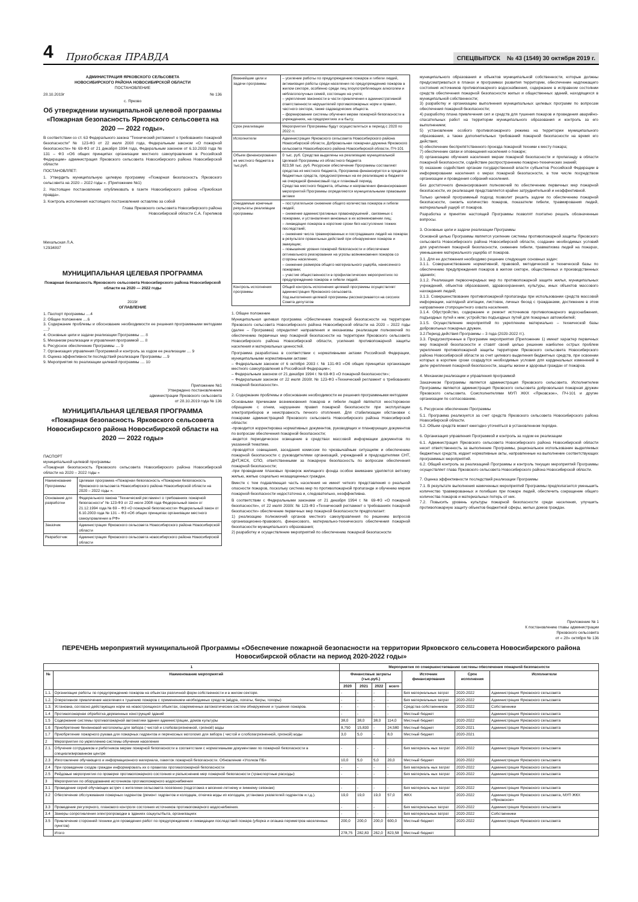4 Приобская ПРАВДА СПЕЦВЫПУСК № 43 (1549) 30 октября 2019 г.
АДМИНИСТРАЦИЯ ЯРКОВСКОГО СЕЛЬСОВЕТА
НОВОСИБИРСКОГО РАЙОНА НОВОСИБИРСКОЙ ОБЛАСТИ
ПОСТАНОВЛЕНИЕ
28.10.2019г № 136
с. Ярково
Об утверждении муниципальной целевой программы «Пожарная безопасность Ярковского сельсовета на 2020 — 2022 годы».
В соответствии со ст. 63 Федерального закона "Технический регламент о требованиях пожарной безопасности" № 123-ФЗ от 22 июля 2008 года, Федеральным законом «О пожарной безопасности» № 69-ФЗ от 21 декабря 1994 года, Федеральным законом от 6.10.2003 года № 131 – ФЗ «Об общих принципах организации местного самоуправления в Российской Федерации» администрация Ярковского сельсовета Новосибирского района Новосибирской области
ПОСТАНОВЛЯЕТ:
1. Утвердить муниципальную целевую программу «Пожарная безопасность Ярковского сельсовета на 2020 – 2022 годы «. (Приложение №1)
2. Настоящее постановление опубликовать в газете Новосибирского района «Приобская правда».
3. Контроль исполнения настоящего постановления оставляю за собой
Глава Ярковского сельсовета Новосибирского района
Новосибирской области С.А. Гореликов
Михальская Л.А.
т.2934807
МУНИЦИПАЛЬНАЯ ЦЕЛЕВАЯ ПРОГРАММА
Пожарная безопасность Ярковского сельсовета Новосибирского района Новосибирской области на 2020 — 2022 годы
2019г
ОГЛАВЛЕНИЕ
1. Паспорт программы ....4
2. Общее положение ....6
3. Содержание проблемы и обоснование необходимости ее решения программными методами ....7
4. Основные цели и задачи реализации Программы .... 8
5. Механизм реализации и управления программой .... 8
6. Ресурсное обеспечение Программы .... 9
7. Организация управления Программой и контроль за ходом ее реализации .... 9
8. Оценка эффективности последствий реализации Программы ....9
9. Мероприятия по реализации целевой программы .... 10
Приложение №1
Утверждено постановлением
администрации Ярковского сельсовета
от 28.10.2019 года № 136
МУНИЦИПАЛЬНАЯ ЦЕЛЕВАЯ ПРОГРАММА «Пожарная безопасность Ярковского сельсовета Новосибирского района Новосибирской области на 2020 — 2022 годы»
ПАСПОРТ
муниципальной целевой программы
«Пожарная безопасность Ярковского сельсовета Новосибирского района Новосибирской области на 2020 – 2022 годы «
| Наименование Программы | Целевая программа «Пожарная безопасность «Пожарная безопасность Ярковского сельсовета Новосибирского района Новосибирской области на 2020 – 2022 годы «. |
| Основание для разработки | Федерального закона "Технический регламент о требованиях пожарной безопасности" № 123-ФЗ от 22 июля 2008 года Федеральный закон от 21.12.1994 года № 69 – ФЗ «О пожарной безопасности» Федеральный закон от 6.10.2003 года № 131 – ФЗ «Об общих принципах организации местного самоуправления в РФ» |
| Заказчик | Администрация Ярковского сельсовета Новосибирского района Новосибирской области |
| Разработчик | Администрация Ярковского сельсовета новосибирского района Новосибирской области |
| Важнейшие цели и задачи программы | – усиление работы по предупреждению пожаров и гибели людей, активизация работы среди населения по предупреждению пожаров в жилом секторе, особенно среди лиц злоупотребляющих алкоголем и неблагополучных семей, состоящих на учете; – укрепление законности в части привлечения к административной ответственности нарушителей противопожарных норм и правил, частного сектора, также садоводческих обществ. – формирование системы обучения мерам пожарной безопасности в учреждениях, на предприятиях и в быту; |
| Срок реализации | Мероприятия Программы будут осуществляться в период с 2020 по 2022 гг. |
| Исполнители | Администрация Ярковского сельсовета Новосибирского района Новосибирской области, Добровольная пожарная дружина Ярковского сельсовета Новосибирского района Новосибирской области, ПЧ-101 |
| Объем финансирования из местного бюджета в тыс.руб. | 0 тыс. руб. Средства выделены на реализацию муниципальной Целевой Программы из областного бюджета 823,58 тыс. руб. Ресурсное обеспечение Программы составляют средства из местного бюджета, Программа финансируется в пределах бюджетных средств, предусмотренных на ее реализацию в бюджете на очередной финансовый год и плановый период. Средства местного бюджета, объемы и направления финансирования мероприятий Программы определяются муниципальными правовыми актами |
| Ожидаемые конечные результаты реализации программы | – поступательное снижение общего количества пожаров и гибели людей; – снижение административных правонарушений , связанных с пожарами, и установления виновных в их возникновении лиц; – ликвидация пожаров в короткие сроки без наступления тяжких последствий; – снижение числа травмированных и пострадавших людей на пожарах в результате правильных действий при обнаружении пожаров и эвакуации; – повышение уровня пожарной безопасности и обеспечение оптимального реагирования на угрозы возникновения пожаров со стороны населения; – снижение размеров общего материального ущерба, нанесенного пожарами; – участие общественности в профилактических мероприятиях по предупреждению пожаров и гибели людей. |
| Контроль исполнения программы | Общий контроль исполнения целевой программы осуществляет администрация Ярковского сельсовета. Ход выполнения целевой программы рассматривается на сессиях Совета депутатов |
1. Общее положение
Муниципальная целевая программа «Обеспечение пожарной безопасности на территории Ярковского сельсовета Новосибирского района Новосибирской области на 2020 – 2022 годы (далее – Программа) определяет направления и механизмы реализации полномочий по обеспечению первичных мер пожарной безопасности на территории Ярковского сельсовета Новосибирского района Новосибирской области, усиления противопожарной защиты населения и материальных ценностей.
Программа разработана в соответствии с нормативными актами Российской Федерации, муниципальными нормативными актами:
– Федеральным законом от 6 октября 2003 г. № 131-ФЗ «Об общих принципах организации местного самоуправления в Российской Федерации»;
– Федеральным законом от 21 декабря 1994 г. № 69-ФЗ «О пожарной безопасности»;
– Федеральным законом от 22 июля 2008г. № 123-ФЗ «Технический регламент о требованиях пожарной безопасности».
2. Содержание проблемы и обоснование необходимости ее решения программными методами
Основными причинами возникновения пожаров и гибели людей являются неосторожное обращение с огнем, нарушение правил пожарной безопасности при эксплуатации электроприборов и неисправность печного отопления. Для стабилизации обстановки с пожарами администрацией Ярковского сельсовета Новосибирского района Новосибирской области:
-проводится корректировка нормативных документов, руководящих и планирующих документов по вопросам обеспечения пожарной безопасности;
-ведется периодическое освещение в средствах массовой информации документов по указанной тематике.
-проводятся совещания, заседания комиссии по чрезвычайным ситуациям и обеспечению пожарной безопасности с руководителями организаций, учреждений и председателями СНТ, ДНТ,ЖСК, СПО, ответственными за пожарную безопасность по вопросам обеспечения пожарной безопасности;
-при проведении плановых проверок жилищного фонда особое внимание уделяется ветхому жилью, жилью социально незащищенных граждан.
Вместе с тем подавляющая часть населения не имеет четкого представления о реальной опасности пожаров, поскольку система мер по противопожарной пропаганде и обучению мерам пожарной безопасности недостаточна и, следовательно, неэффективна.
В соответствии с Федеральными законами от 21 декабря 1994 г. № 69-ФЗ «О пожарной безопасности», от 22 июля 2008г. № 123-ФЗ «Технический регламент о требованиях пожарной безопасности» обеспечение первичных мер пожарной безопасности предполагает:
1) реализацию полномочий органов местного самоуправления по решению вопросов организационно-правового, финансового, материально-технического обеспечения пожарной безопасности муниципального образования;
2) разработку и осуществление мероприятий по обеспечению пожарной безопасности
муниципального образования и объектов муниципальной собственности, которые должны предусматриваться в планах и программах развития территории, обеспечение надлежащего состояния источников противопожарного водоснабжения, содержание в исправном состоянии средств обеспечения пожарной безопасности жилых и общественных зданий, находящихся в муниципальной собственности;
3) разработку и организацию выполнения муниципальных целевых программ по вопросам обеспечения пожарной безопасности;
4) разработку плана привлечения сил и средств для тушения пожаров и проведения аварийно-спасательных работ на территории муниципального образования и контроль за его выполнением;
5) установление особого противопожарного режима на территории муниципального образования, а также дополнительных требований пожарной безопасности на время его действия;
6) обеспечение беспрепятственного проезда пожарной техники к месту пожара;
7) обеспечение связи и оповещения населения о пожаре;
8) организацию обучения населения мерам пожарной безопасности и пропаганду в области пожарной безопасности, содействие распространению пожарно-технических знаний;
9) оказание содействия органам государственной власти субъектов Российской Федерации в информировании населения о мерах пожарной безопасности, в том числе посредством организации и проведения собраний населения.
Без достаточного финансирования полномочий по обеспечению первичных мер пожарной безопасности, их реализация представляется крайне затруднительной и неэффективной.
Только целевой программный подход позволит решить задачи по обеспечению пожарной безопасности, снизить количество пожаров, показатели гибели, травмирования людей, материальный ущерб от пожаров.
Разработка и принятие настоящей Программы позволят поэтапно решать обозначенные вопросы.
3. Основные цели и задачи реализации Программы
Основной целью Программы является усиление системы противопожарной защиты Ярковского сельсовета Новосибирского района Новосибирской области, создание необходимых условий для укрепления пожарной безопасности, снижение гибели, травматизма людей на пожарах, уменьшение материального ущерба от пожаров.
3.1. Для ее достижения необходимо решение следующих основных задач:
3.1.1. Совершенствование нормативной, правовой, методической и технической базы по обеспечению предупреждения пожаров в жилом секторе, общественных и производственных зданиях;
3.1.2. Реализация первоочередных мер по противопожарной защите жилья, муниципальных учреждений, объектов образования, здравоохранения, культуры, иных объектов массового нахождения людей;
3.1.3. Совершенствование противопожарной пропаганды при использовании средств массовой информации, наглядной агитации, листовок, личных бесед с гражданами, достижение в этом направлении стопроцентного охвата населения.
3.1.4. Обустройство, содержание и ремонт источников противопожарного водоснабжения, подъездных путей к ним; устройство подъездных путей для пожарных автомобилей;
3.1.5. Осуществление мероприятий по укреплению материально – технической базы добровольных пожарных дружин.
3.2.Период действия Программы – 3 года (2020-2022 гг.).
3.3. Предусмотренные в Программе мероприятия (Приложение 1) имеют характер первичных мер пожарной безопасности и ставят своей целью решение наиболее острых проблем укрепления противопожарной защиты территории Ярковского сельсовета Новосибирского района Новосибирской области за счет целевого выделения бюджетных средств, при освоении которых в короткие сроки создадутся необходимые условия для кардинальных изменений в деле укрепления пожарной безопасности, защиты жизни и здоровья граждан от пожаров.
4. Механизм реализации и управления программой
Заказчиком Программы является администрация Ярковского сельсовета. Исполнителем Программы являются администрация Ярковского сельсовета добровольная пожарная дружин Ярковского сельсовета. Соисполнителями МУП ЖКХ «Ярковское», ПЧ-101 и другие организации по согласованию.
5. Ресурсное обеспечение Программы
5.1. Программа реализуется за счет средств Ярковского сельсовета Новосибирского района Новосибирской области.
5.2. Объем средств может ежегодно уточняться в установленном порядке.
6. Организация управления Программой и контроль за ходом ее реализации
6.1. Администрация Ярковского сельсовета Новосибирского района Новосибирской области несет ответственность за выполнение Программы, рациональное использование выделяемых бюджетных средств, издает нормативные акты, направленные на выполнение соответствующих программных мероприятий.
6.2. Общий контроль за реализацией Программы и контроль текущих мероприятий Программы осуществляет глава Ярковского сельсовета Новосибирского района Новосибирской области.
7. Оценка эффективности последствий реализации Программы
7.1. В результате выполнения намеченных мероприятий Программы предполагается уменьшить количество травмированных и погибших при пожаре людей, обеспечить сокращение общего количества пожаров и материальных потерь от них.
7.2. Повысить уровень культуры пожарной безопасности среди населения, улучшить противопожарную защиту объектов бюджетной сферы, жилых домов граждан.
Приложение № 1
К постановлению главы администрации
Ярковского сельсовета
от « 28» октября № 136
ПЕРЕЧЕНЬ мероприятий муниципальной Программы «Обеспечение пожарной безопасности на территории Ярковского сельсовета Новосибирского района Новосибирской области на период 2020-2022 годы»
| 1 | | Мероприятия по совершенствованию системы обеспечения пожарной безопасности | | | | | | |
| --- | --- | --- | --- | --- | --- | --- | --- | --- |
| № | Наименование мероприятий | Финансовые затраты (тыс.руб.) | | | | Источник финансирования | Срок исполнения | Исполнители |
| | | 2020 | 2021 | 2022 | всего | | | |
| 1.1. | Организация работы по предупреждению пожаров на объектах различной форм собственности и в жилом секторе. | - | - | - | - | Без материальных затрат | 2020-2022 | Администрация Ярковского сельсовета |
| 1.2. | Оперативное привлечение населения к тушению пожаров с применением необходимых средств (вёдра, лопаты, багры, топоры) | - | - | - | - | Без материальных затрат | 2020-2022 | Администрация Ярковского сельсовета |
| 1.3. | Установка, согласно действующих норм на новостроящихся объектах, современных автоматических систем обнаружения и тушения пожаров. | - | - | - | - | Средства собственников | 2020-2022 | Собственники |
| 1.4 | Противопожарная обработка деревянных конструкций зданий | - | - | - | - | Местный бюджет | | Администрация Ярковского сельсовета |
| 1.5 | Содержание системы противопожарной автоматики здания администрации, домов культуры | 38,0 | 38,0 | 38,0 | 114,0 | Местный бюджет | 2020-2022 | Администрация Ярковского сельсовета |
| 1.6 | Приобретение бензиновой мотопомпы для забора ( чистой и слобозагрязненной, грязной) воды | 8,750 | 15,830 | - | 24,580 | Местный бюджет | 2020-2021 | Администрация Ярковского сельсовета |
| 1.7 | Приобретение пожарного рукава для пожарных гидрантов и переносных мотопомп для забора ( чистой и слобозагрязненной, грязной) воды | 3,0 | 5,0 | - | 8,0 | Местный бюджет | 2020-2021 | |
| 2 | Мероприятия по укреплению системы обучения населения | | | | | | | |
| 2.1. | Обучение сотрудников и работников мерам пожарной безопасности в соответствии с нормативными документами по пожарной безопасности в специализированном центре | - | - | - | - | Без материаль ных затрат | 2020-2022 | Администрация Ярковского сельсовета |
| 2.3 | Изготовление обучающего и информационного материала, памяток пожарной безопасности. Обновление «Уголков ПБ» | 10,0 | 5,0 | 5,0 | 20,0 | Местный бюджет | 2020-2022 | Администрация Ярковского сельсовета |
| 2.4 | При проведении сходов граждан информировать их о правилах противопожарной безопасности | - | - | - | - | Без материаль ных затрат | 2020-2022 | Администрация Ярковского сельсовета |
| 2.5 | Рейдовые мероприятия по проверке противопожарного состояния и разъяснению мер пожарной безопасности (транспортные расходы) | - | - | - | - | Без материаль ных затрат | 2020-2022 | Администрация Ярковского сельсовета |
| 3 | Мероприятия по оборудованию источников противопожарного водоснабжения | | | | | | | |
| 3.1 | Проведение серий обучающих встреч с жителями сельсовета посезонно (подготовка к весенне-летнему и зимнему сезонам) | - | - | - | - | Без материаль ных затрат | 2020-2022 | Администрация Ярковского сельсовета |
| 3.2 | Обеспечение обслуживания пожарных гидрантов (ремонт гидрантов и колодцев, откачка воды из колодцев, установка указателей гидрантов и.т.д.). | 19,0 | 19,0 | 19,0 | 57,0 | ЖКХ | 2020-2022 | Администрация Ярковского сельсовета, МУП ЖКХ «Ярковское» |
| 3.3 | Проведение регулярного, планового контроля состояния источников противопожарного водоснабжения. | - | - | - | - | Без материальных затрат | 2020-2022 | Администрация Ярковского сельсовета |
| 3.4 | Замеры сопротивления электропроводки в зданиях соцкультбыта, организациях | - | - | - | - | Без материальных затрат | 2020-2022 | Собственники |
| 3.5 | Привлечение сторонней техники для проведения работ по предупреждению и ликвидации последствий пожара (уборка и опашка периметров населенных пунктов) | 200,0 | 200,0 | 200,0 | 600,0 | Местный бюджет | 2020-2022 | Администрация Ярковского сельсовета |
| | Итого | 278,75 | 282,83 | 262,0 | 823,58 | Местный бюджет | | |